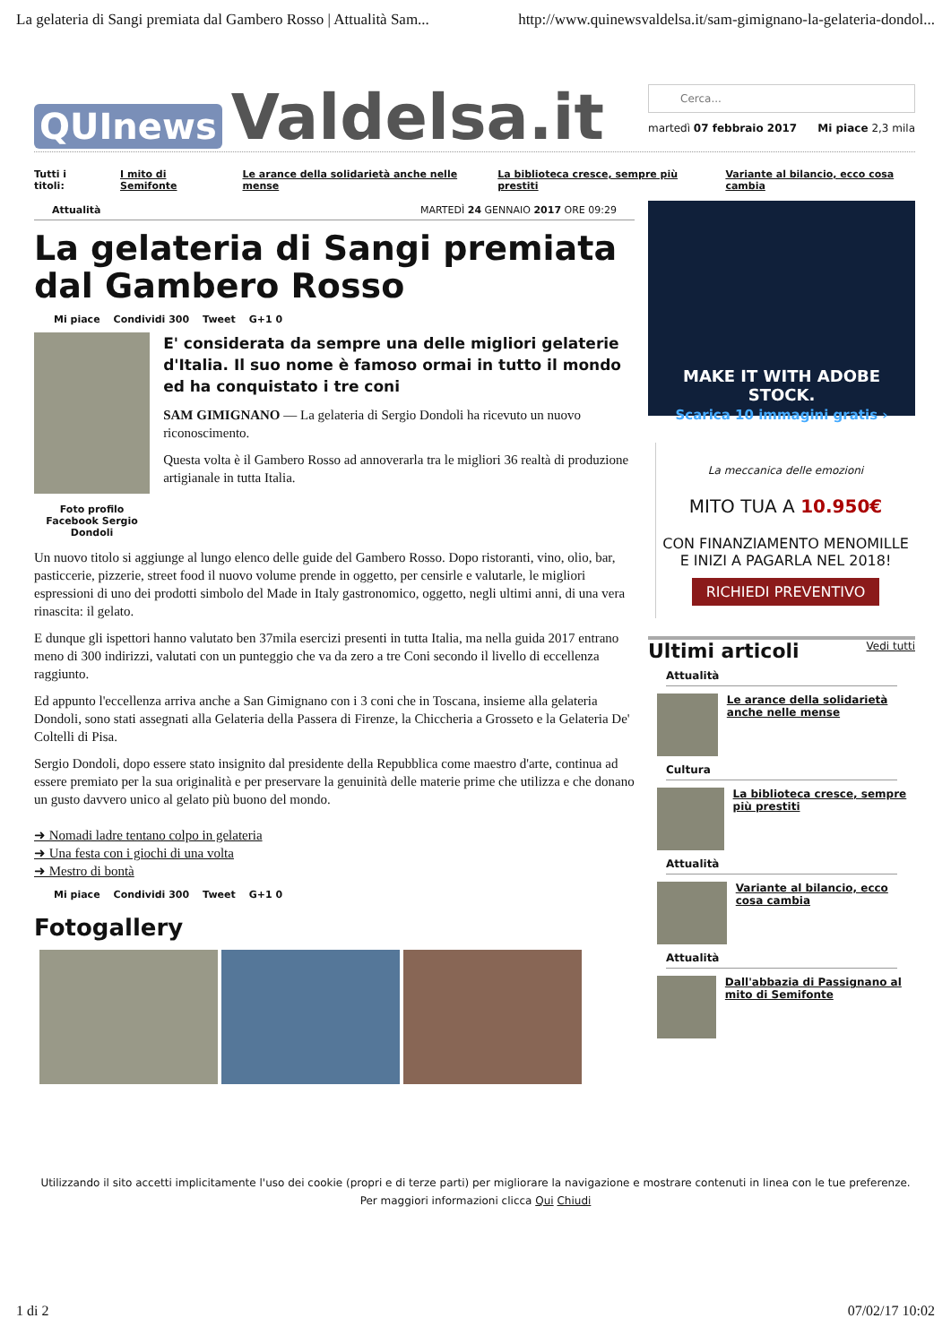La gelateria di Sangi premiata dal Gambero Rosso | Attualità Sam... http://www.quinewsvaldelsa.it/sam-gimignano-la-gelateria-dondol...
QUInews Valdelsa.it
Cerca...
martedì 07 febbraio 2017 Mi piace 2,3 mila
Tutti i titoli: I mito di Semifonte Le arance della solidarietà anche nelle mense La biblioteca cresce, sempre più prestiti Variante al bilancio, ecco cosa cambia
Attualità MARTEDÌ 24 GENNAIO 2017 ORE 09:29
La gelateria di Sangi premiata dal Gambero Rosso
Mi piace Condividi 300 Tweet G+1 0
Foto profilo Facebook Sergio Dondoli
E' considerata da sempre una delle migliori gelaterie d'Italia. Il suo nome è famoso ormai in tutto il mondo ed ha conquistato i tre coni
SAM GIMIGNANO — La gelateria di Sergio Dondoli ha ricevuto un nuovo riconoscimento.
Questa volta è il Gambero Rosso ad annoverarla tra le migliori 36 realtà di produzione artigianale in tutta Italia.
Un nuovo titolo si aggiunge al lungo elenco delle guide del Gambero Rosso. Dopo ristoranti, vino, olio, bar, pasticcerie, pizzerie, street food il nuovo volume prende in oggetto, per censirle e valutarle, le migliori espressioni di uno dei prodotti simbolo del Made in Italy gastronomico, oggetto, negli ultimi anni, di una vera rinascita: il gelato.
E dunque gli ispettori hanno valutato ben 37mila esercizi presenti in tutta Italia, ma nella guida 2017 entrano meno di 300 indirizzi, valutati con un punteggio che va da zero a tre Coni secondo il livello di eccellenza raggiunto.
Ed appunto l'eccellenza arriva anche a San Gimignano con i 3 coni che in Toscana, insieme alla gelateria Dondoli, sono stati assegnati alla Gelateria della Passera di Firenze, la Chiccheria a Grosseto e la Gelateria De' Coltelli di Pisa.
Sergio Dondoli, dopo essere stato insignito dal presidente della Repubblica come maestro d'arte, continua ad essere premiato per la sua originalità e per preservare la genuinità delle materie prime che utilizza e che donano un gusto davvero unico al gelato più buono del mondo.
➜ Nomadi ladre tentano colpo in gelateria
➜ Una festa con i giochi di una volta
➜ Mestro di bontà
Mi piace Condividi 300 Tweet G+1 0
Fotogallery
MAKE IT WITH ADOBE STOCK.
Scarica 10 immagini gratis ›
La meccanica delle emozioni
MITO TUA A 10.950€
CON FINANZIAMENTO MENOMILLE
E INIZI A PAGARLA NEL 2018!
RICHIEDI PREVENTIVO
Ultimi articoli Vedi tutti
Attualità
Le arance della solidarietà anche nelle mense
Cultura
La biblioteca cresce, sempre più prestiti
Attualità
Variante al bilancio, ecco cosa cambia
Attualità
Dall'abbazia di Passignano al mito di Semifonte
Utilizzando il sito accetti implicitamente l'uso dei cookie (propri e di terze parti) per migliorare la navigazione e mostrare contenuti in linea con le tue preferenze. Per maggiori informazioni clicca Qui Chiudi
1 di 2 07/02/17 10:02